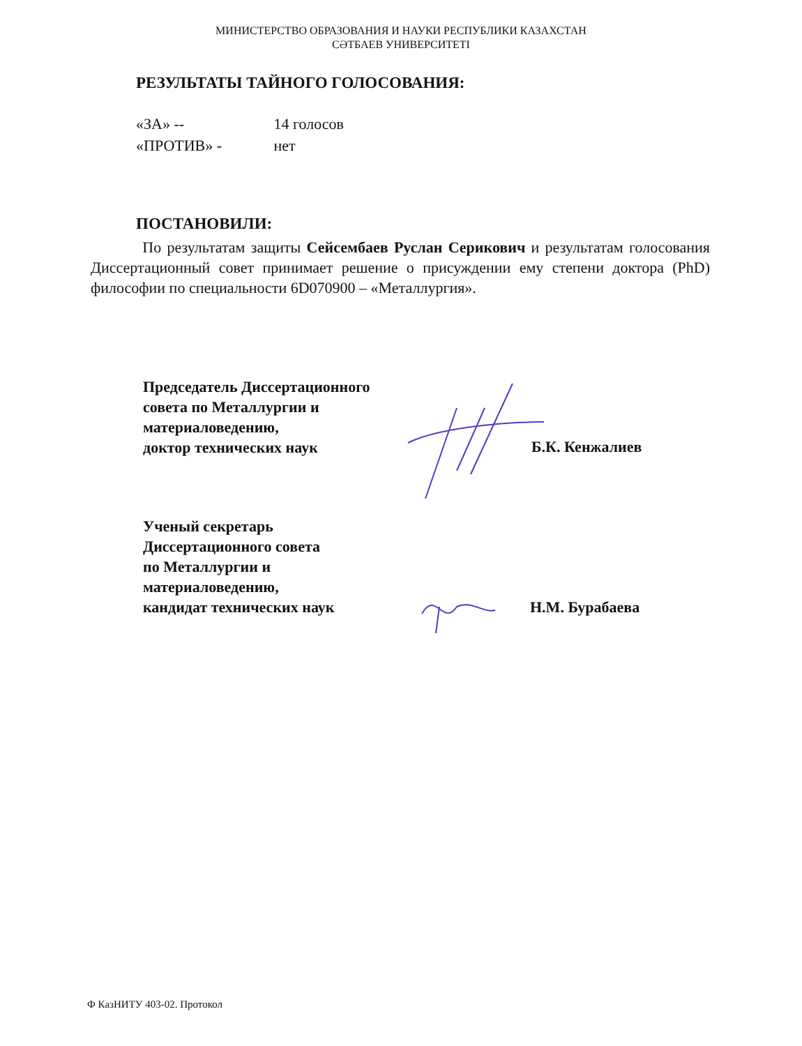МИНИСТЕРСТВО ОБРАЗОВАНИЯ И НАУКИ РЕСПУБЛИКИ КАЗАХСТАН
СӘТБАЕВ УНИВЕРСИТЕТІ
РЕЗУЛЬТАТЫ ТАЙНОГО ГОЛОСОВАНИЯ:
«ЗА» -- 14 голосов
«ПРОТИВ» - нет
ПОСТАНОВИЛИ:
По результатам защиты Сейсембаев Руслан Серикович и результатам голосования Диссертационный совет принимает решение о присуждении ему степени доктора (PhD) философии по специальности 6D070900 – «Металлургия».
Председатель Диссертационного
совета по Металлургии и
материаловедению,
доктор технических наук
Б.К. Кенжалиев
Ученый секретарь
Диссертационного совета
по Металлургии и
материаловедению,
кандидат технических наук
Н.М. Бурабаева
Ф КазНИТУ 403-02. Протокол